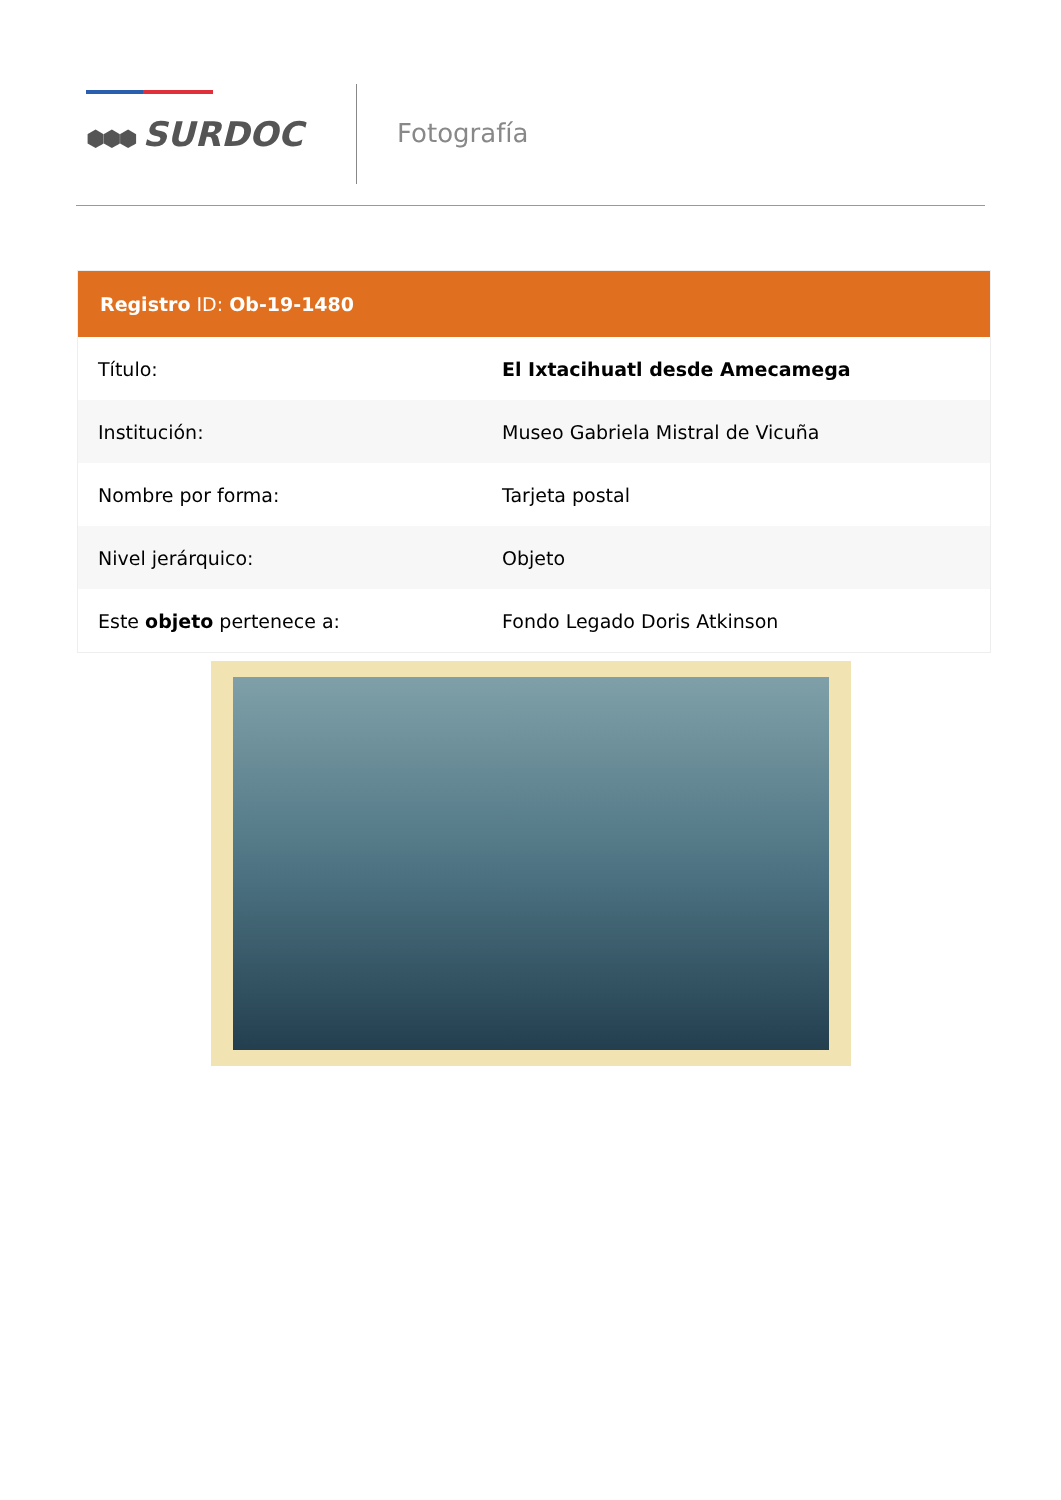⬢⬢⬢ SURDOC
Fotografía
| Registro ID: Ob-19-1480 | |
| --- | --- |
| Título: | El Ixtacihuatl desde Amecamega |
| Institución: | Museo Gabriela Mistral de Vicuña |
| Nombre por forma: | Tarjeta postal |
| Nivel jerárquico: | Objeto |
| Este objeto pertenece a: | Fondo Legado Doris Atkinson |